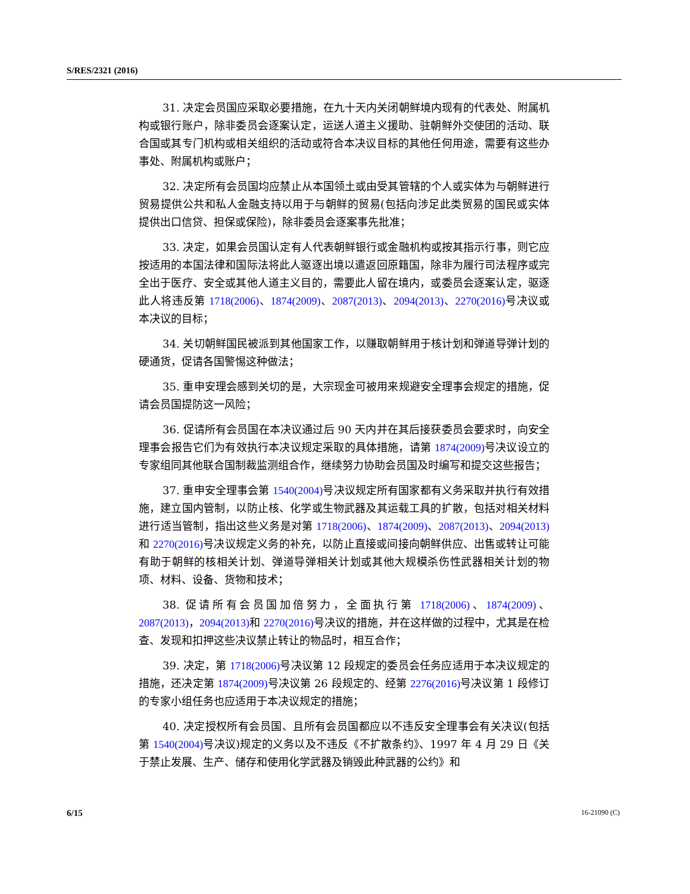S/RES/2321 (2016)
31. 决定会员国应采取必要措施，在九十天内关闭朝鲜境内现有的代表处、附属机构或银行账户，除非委员会逐案认定，运送人道主义援助、驻朝鲜外交使团的活动、联合国或其专门机构或相关组织的活动或符合本决议目标的其他任何用途，需要有这些办事处、附属机构或账户；
32. 决定所有会员国均应禁止从本国领土或由受其管辖的个人或实体为与朝鲜进行贸易提供公共和私人金融支持以用于与朝鲜的贸易(包括向涉足此类贸易的国民或实体提供出口信贷、担保或保险)，除非委员会逐案事先批准；
33. 决定，如果会员国认定有人代表朝鲜银行或金融机构或按其指示行事，则它应按适用的本国法律和国际法将此人驱逐出境以遣返回原籍国，除非为履行司法程序或完全出于医疗、安全或其他人道主义目的，需要此人留在境内，或委员会逐案认定，驱逐此人将违反第 1718(2006)、1874(2009)、2087(2013)、2094(2013)、2270(2016) 号决议或本决议的目标；
34. 关切朝鲜国民被派到其他国家工作，以赚取朝鲜用于核计划和弹道导弹计划的硬通货，促请各国警惕这种做法；
35. 重申安理会感到关切的是，大宗现金可被用来规避安全理事会规定的措施，促请会员国提防这一风险；
36. 促请所有会员国在本决议通过后 90 天内并在其后接获委员会要求时，向安全理事会报告它们为有效执行本决议规定采取的具体措施，请第 1874(2009) 号决议设立的专家组同其他联合国制裁监测组合作，继续努力协助会员国及时编写和提交这些报告；
37. 重申安全理事会第 1540(2004) 号决议规定所有国家都有义务采取并执行有效措施，建立国内管制，以防止核、化学或生物武器及其运载工具的扩散，包括对相关材料进行适当管制，指出这些义务是对第 1718(2006)、1874(2009)、2087(2013)、2094(2013) 和 2270(2016) 号决议规定义务的补充，以防止直接或间接向朝鲜供应、出售或转让可能有助于朝鲜的核相关计划、弹道导弹相关计划或其他大规模杀伤性武器相关计划的物项、材料、设备、货物和技术；
38. 促请所有会员国加倍努力，全面执行第 1718(2006)、1874(2009)、2087(2013)，2094(2013) 和 2270(2016) 号决议的措施，并在这样做的过程中，尤其是在检查、发现和扣押这些决议禁止转让的物品时，相互合作；
39. 决定，第 1718(2006) 号决议第 12 段规定的委员会任务应适用于本决议规定的措施，还决定第 1874(2009) 号决议第 26 段规定的、经第 2276(2016) 号决议第 1 段修订的专家小组任务也应适用于本决议规定的措施；
40. 决定授权所有会员国、且所有会员国都应以不违反安全理事会有关决议(包括第 1540(2004) 号决议)规定的义务以及不违反《不扩散条约》、1997 年 4 月 29 日《关于禁止发展、生产、储存和使用化学武器及销毁此种武器的公约》和
6/15 16-21090 (C)